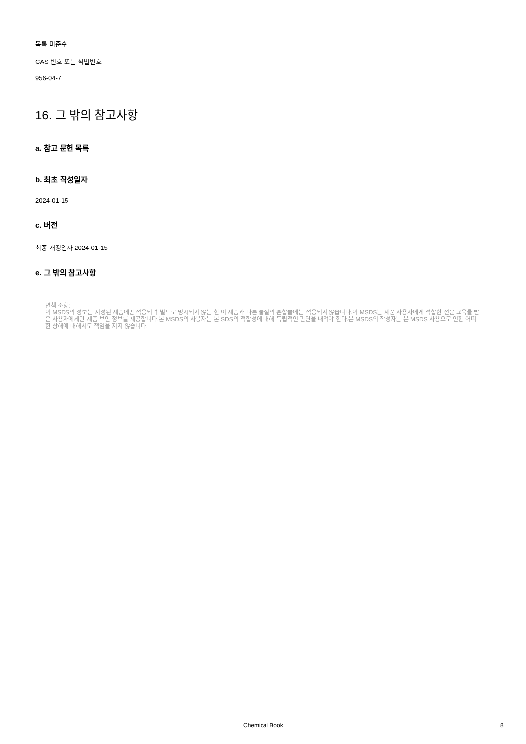목록 미준수
CAS 번호 또는 식별번호
956-04-7
16. 그 밖의 참고사항
a. 참고 문헌 목록
b. 최초 작성일자
2024-01-15
c. 버전
최종 개정일자 2024-01-15
e. 그 밖의 참고사항
면책 조항:
이 MSDS의 정보는 지정된 제품에만 적용되며 별도로 명시되지 않는 한 이 제품과 다른 물질의 혼합물에는 적용되지 않습니다.이 MSDS는 제품 사용자에게 적합한 전문 교육을 받은 사용자에게만 제품 보안 정보를 제공합니다.본 MSDS의 사용자는 본 SDS의 적합성에 대해 독립적인 판단을 내려야 한다.본 MSDS의 작성자는 본 MSDS 사용으로 인한 어떠한 상해에 대해서도 책임을 지지 않습니다.
Chemical Book 8